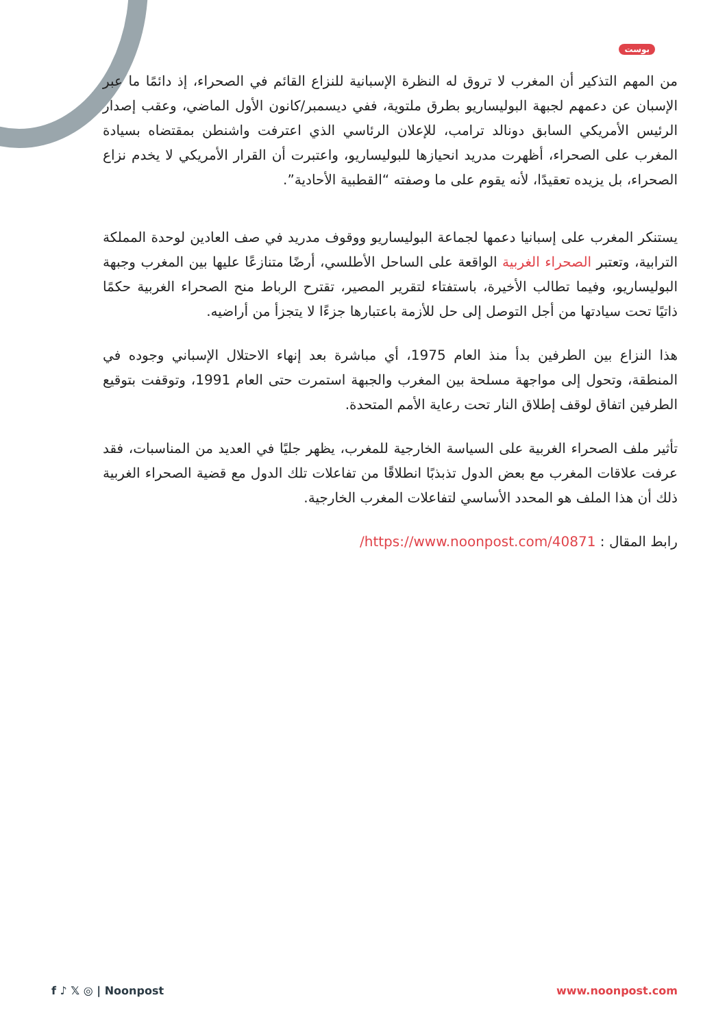بوست
من المهم التذكير أن المغرب لا تروق له النظرة الإسبانية للنزاع القائم في الصحراء، إذ دائمًا ما عبر الإسبان عن دعمهم لجبهة البوليساريو بطرق ملتوية، ففي ديسمبر/كانون الأول الماضي، وعقب إصدار الرئيس الأمريكي السابق دونالد ترامب، للإعلان الرئاسي الذي اعترفت واشنطن بمقتضاه بسيادة المغرب على الصحراء، أظهرت مدريد انحيازها للبوليساريو، واعتبرت أن القرار الأمريكي لا يخدم نزاع الصحراء، بل يزيده تعقيدًا، لأنه يقوم على ما وصفته “القطبية الأحادية”.
يستنكر المغرب على إسبانيا دعمها لجماعة البوليساريو ووقوف مدريد في صف العادين لوحدة المملكة الترابية، وتعتبر الصحراء الغربية الواقعة على الساحل الأطلسي، أرضًا متنازعًا عليها بين المغرب وجبهة البوليساريو، وفيما تطالب الأخيرة، باستفتاء لتقرير المصير، تقترح الرباط منح الصحراء الغربية حكمًا ذاتيًا تحت سيادتها من أجل التوصل إلى حل للأزمة باعتبارها جزءًا لا يتجزأ من أراضيه.
هذا النزاع بين الطرفين بدأ منذ العام 1975، أي مباشرة بعد إنهاء الاحتلال الإسباني وجوده في المنطقة، وتحول إلى مواجهة مسلحة بين المغرب والجبهة استمرت حتى العام 1991، وتوقفت بتوقيع الطرفين اتفاق لوقف إطلاق النار تحت رعاية الأمم المتحدة.
تأثير ملف الصحراء الغربية على السياسة الخارجية للمغرب، يظهر جليًا في العديد من المناسبات، فقد عرفت علاقات المغرب مع بعض الدول تذبذبًا انطلاقًا من تفاعلات تلك الدول مع قضية الصحراء الغربية ذلك أن هذا الملف هو المحدد الأساسي لتفاعلات المغرب الخارجية.
رابط المقال : https://www.noonpost.com/40871/
f ♪ 𝕏 ◎ | Noonpost www.noonpost.com